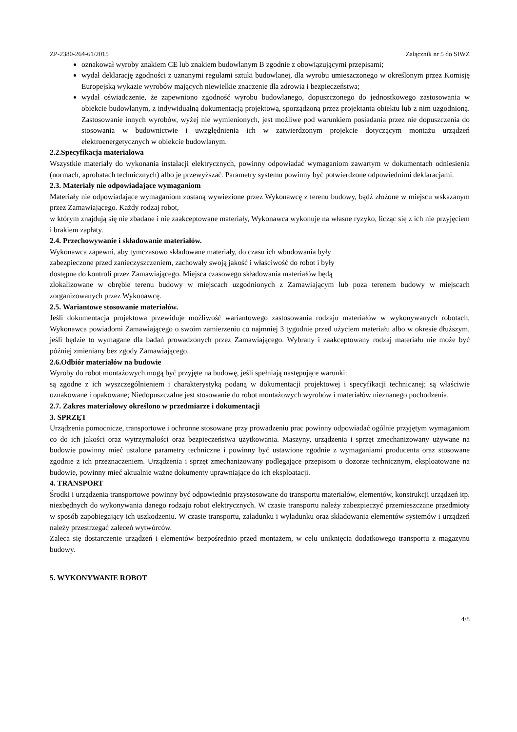ZP-2380-264-61/2015 Załącznik nr 5 do SIWZ
oznakował wyroby znakiem CE lub znakiem budowlanym B zgodnie z obowiązującymi przepisami;
wydał deklarację zgodności z uznanymi regułami sztuki budowlanej, dla wyrobu umieszczonego w określonym przez Komisję Europejską wykazie wyrobów mających niewielkie znaczenie dla zdrowia i bezpieczeństwa;
wydał oświadczenie, że zapewniono zgodność wyrobu budowlanego, dopuszczonego do jednostkowego zastosowania w obiekcie budowlanym, z indywidualną dokumentacją projektową, sporządzoną przez projektanta obiektu lub z nim uzgodnioną. Zastosowanie innych wyrobów, wyżej nie wymienionych, jest możliwe pod warunkiem posiadania przez nie dopuszczenia do stosowania w budownictwie i uwzględnienia ich w zatwierdzonym projekcie dotyczącym montażu urządzeń elektroenergetycznych w obiekcie budowlanym.
2.2.Specyfikacja materiałowa
Wszystkie materiały do wykonania instalacji elektrycznych, powinny odpowiadać wymaganiom zawartym w dokumentach odniesienia (normach, aprobatach technicznych) albo je przewyższać. Parametry systemu powinny być potwierdzone odpowiednimi deklaracjami.
2.3. Materiały nie odpowiadające wymaganiom
Materiały nie odpowiadające wymaganiom zostaną wywiezione przez Wykonawcę z terenu budowy, bądź złożone w miejscu wskazanym przez Zamawiającego. Każdy rodzaj robot,
w którym znajdują się nie zbadane i nie zaakceptowane materiały, Wykonawca wykonuje na własne ryzyko, licząc się z ich nie przyjęciem i brakiem zapłaty.
2.4. Przechowywanie i składowanie materiałów.
Wykonawca zapewni, aby tymczasowo składowane materiały, do czasu ich wbudowania były
zabezpieczone przed zanieczyszczeniem, zachowały swoją jakość i właściwość do robot i były
dostępne do kontroli przez Zamawiającego. Miejsca czasowego składowania materiałów będą
zlokalizowane w obrębie terenu budowy w miejscach uzgodnionych z Zamawiającym lub poza terenem budowy w miejscach zorganizowanych przez Wykonawcę.
2.5. Wariantowe stosowanie materiałów.
Jeśli dokumentacja projektowa przewiduje możliwość wariantowego zastosowania rodzaju materiałów w wykonywanych robotach, Wykonawca powiadomi Zamawiającego o swoim zamierzeniu co najmniej 3 tygodnie przed użyciem materiału albo w okresie dłuższym, jeśli będzie to wymagane dla badań prowadzonych przez Zamawiającego. Wybrany i zaakceptowany rodzaj materiału nie może być później zmieniany bez zgody Zamawiającego.
2.6.Odbiór materiałów na budowie
Wyroby do robot montażowych mogą być przyjęte na budowę, jeśli spełniają następujące warunki:
są zgodne z ich wyszczególnieniem i charakterystyką podaną w dokumentacji projektowej i specyfikacji technicznej; są właściwie oznakowane i opakowane; Niedopuszczalne jest stosowanie do robot montażowych wyrobów i materiałów nieznanego pochodzenia.
2.7. Zakres materiałowy określono w przedmiarze i dokumentacji
3. SPRZĘT
Urządzenia pomocnicze, transportowe i ochronne stosowane przy prowadzeniu prac powinny odpowiadać ogólnie przyjętym wymaganiom co do ich jakości oraz wytrzymałości oraz bezpieczeństwa użytkowania. Maszyny, urządzenia i sprzęt zmechanizowany używane na budowie powinny mieć ustalone parametry techniczne i powinny być ustawione zgodnie z wymaganiami producenta oraz stosowane zgodnie z ich przeznaczeniem. Urządzenia i sprzęt zmechanizowany podlegające przepisom o dozorze technicznym, eksploatowane na budowie, powinny mieć aktualnie ważne dokumenty uprawniające do ich eksploatacji.
4. TRANSPORT
Środki i urządzenia transportowe powinny być odpowiednio przystosowane do transportu materiałów, elementów, konstrukcji urządzeń itp. niezbędnych do wykonywania danego rodzaju robot elektrycznych. W czasie transportu należy zabezpieczyć przemieszczane przedmioty w sposób zapobiegający ich uszkodzeniu. W czasie transportu, załadunku i wyładunku oraz składowania elementów systemów i urządzeń należy przestrzegać zaleceń wytwórców.
Zaleca się dostarczenie urządzeń i elementów bezpośrednio przed montażem, w celu uniknięcia dodatkowego transportu z magazynu budowy.
5. WYKONYWANIE ROBOT
4/8